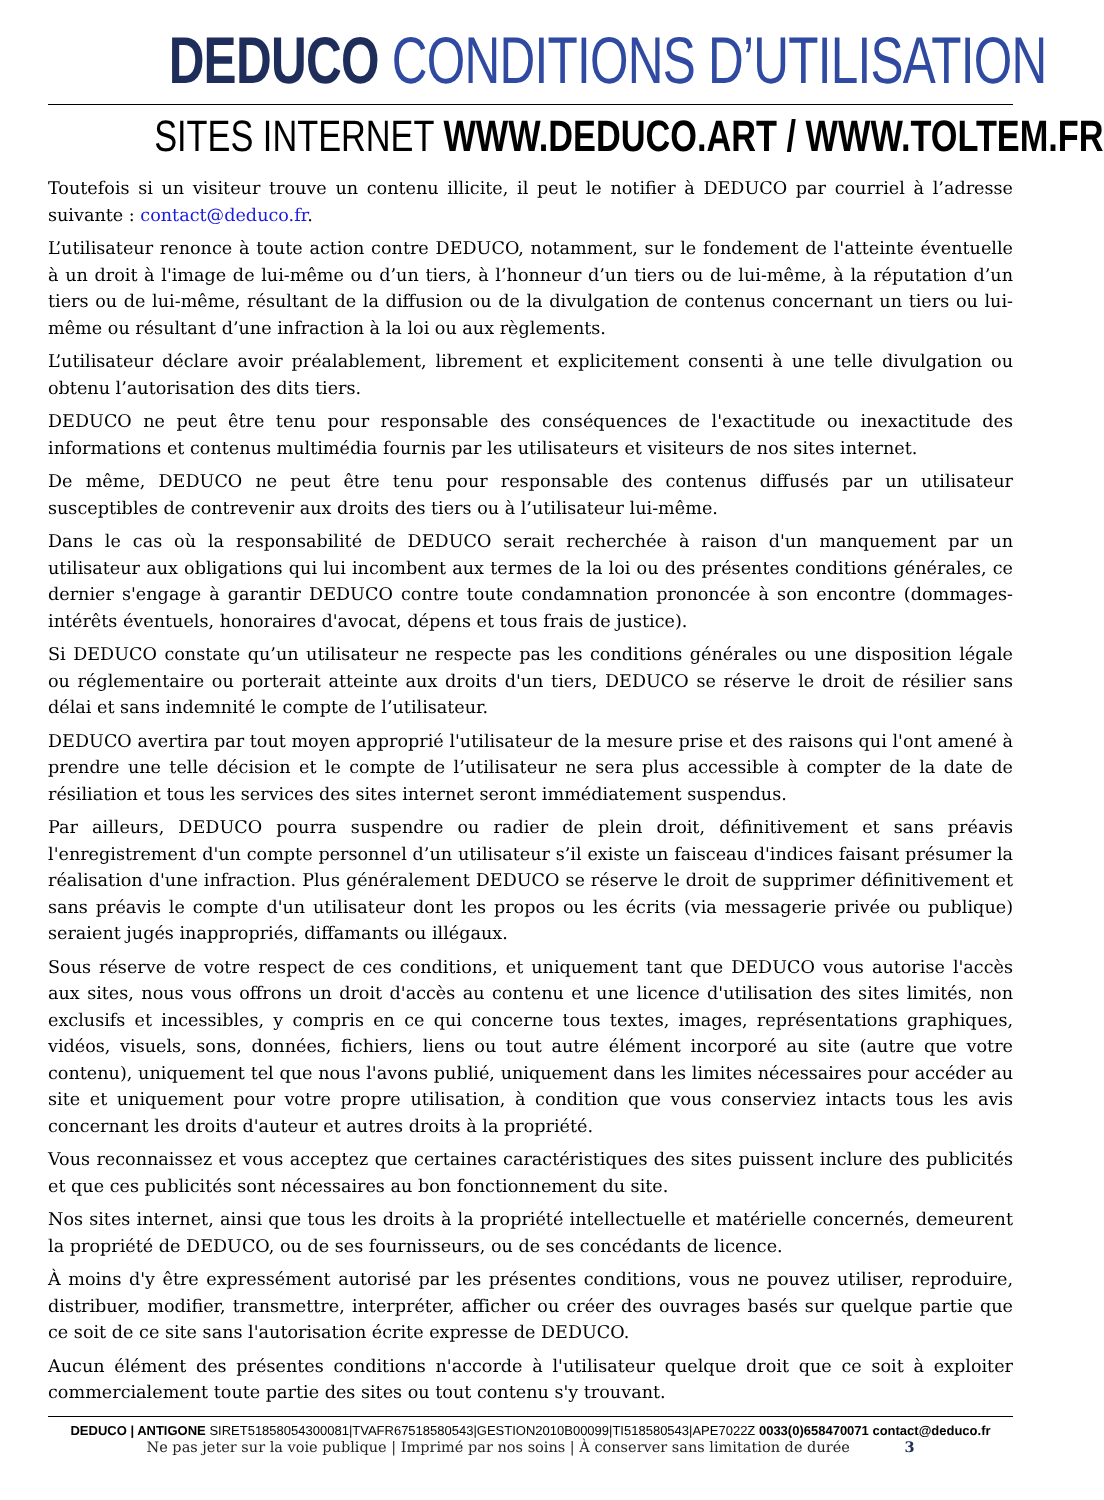DEDUCO CONDITIONS D’UTILISATION
SITES INTERNET WWW.DEDUCO.ART / WWW.TOLTEM.FR
Toutefois si un visiteur trouve un contenu illicite, il peut le notifier à DEDUCO par courriel à l’adresse suivante : contact@deduco.fr.
L’utilisateur renonce à toute action contre DEDUCO, notamment, sur le fondement de l'atteinte éventuelle à un droit à l'image de lui-même ou d’un tiers, à l’honneur d’un tiers ou de lui-même, à la réputation d’un tiers ou de lui-même, résultant de la diffusion ou de la divulgation de contenus concernant un tiers ou lui-même ou résultant d’une infraction à la loi ou aux règlements.
L’utilisateur déclare avoir préalablement, librement et explicitement consenti à une telle divulgation ou obtenu l’autorisation des dits tiers.
DEDUCO ne peut être tenu pour responsable des conséquences de l'exactitude ou inexactitude des informations et contenus multimédia fournis par les utilisateurs et visiteurs de nos sites internet.
De même, DEDUCO ne peut être tenu pour responsable des contenus diffusés par un utilisateur susceptibles de contrevenir aux droits des tiers ou à l’utilisateur lui-même.
Dans le cas où la responsabilité de DEDUCO serait recherchée à raison d'un manquement par un utilisateur aux obligations qui lui incombent aux termes de la loi ou des présentes conditions générales, ce dernier s'engage à garantir DEDUCO contre toute condamnation prononcée à son encontre (dommages-intérêts éventuels, honoraires d'avocat, dépens et tous frais de justice).
Si DEDUCO constate qu’un utilisateur ne respecte pas les conditions générales ou une disposition légale ou réglementaire ou porterait atteinte aux droits d'un tiers, DEDUCO se réserve le droit de résilier sans délai et sans indemnité le compte de l’utilisateur.
DEDUCO avertira par tout moyen approprié l'utilisateur de la mesure prise et des raisons qui l'ont amené à prendre une telle décision et le compte de l’utilisateur ne sera plus accessible à compter de la date de résiliation et tous les services des sites internet seront immédiatement suspendus.
Par ailleurs, DEDUCO pourra suspendre ou radier de plein droit, définitivement et sans préavis l'enregistrement d'un compte personnel d’un utilisateur s’il existe un faisceau d'indices faisant présumer la réalisation d'une infraction. Plus généralement DEDUCO se réserve le droit de supprimer définitivement et sans préavis le compte d'un utilisateur dont les propos ou les écrits (via messagerie privée ou publique) seraient jugés inappropriés, diffamants ou illégaux.
Sous réserve de votre respect de ces conditions, et uniquement tant que DEDUCO vous autorise l'accès aux sites, nous vous offrons un droit d'accès au contenu et une licence d'utilisation des sites limités, non exclusifs et incessibles, y compris en ce qui concerne tous textes, images, représentations graphiques, vidéos, visuels, sons, données, fichiers, liens ou tout autre élément incorporé au site (autre que votre contenu), uniquement tel que nous l'avons publié, uniquement dans les limites nécessaires pour accéder au site et uniquement pour votre propre utilisation, à condition que vous conserviez intacts tous les avis concernant les droits d'auteur et autres droits à la propriété.
Vous reconnaissez et vous acceptez que certaines caractéristiques des sites puissent inclure des publicités et que ces publicités sont nécessaires au bon fonctionnement du site.
Nos sites internet, ainsi que tous les droits à la propriété intellectuelle et matérielle concernés, demeurent la propriété de DEDUCO, ou de ses fournisseurs, ou de ses concédants de licence.
À moins d'y être expressément autorisé par les présentes conditions, vous ne pouvez utiliser, reproduire, distribuer, modifier, transmettre, interpréter, afficher ou créer des ouvrages basés sur quelque partie que ce soit de ce site sans l'autorisation écrite expresse de DEDUCO.
Aucun élément des présentes conditions n'accorde à l'utilisateur quelque droit que ce soit à exploiter commercialement toute partie des sites ou tout contenu s'y trouvant.
DEDUCO | ANTIGONE SIRET51858054300081|TVAFR67518580543|GESTION2010B00099|TI518580543|APE7022Z 0033(0)658470071 contact@deduco.fr
Ne pas jeter sur la voie publique | Imprimé par nos soins | À conserver sans limitation de durée 3